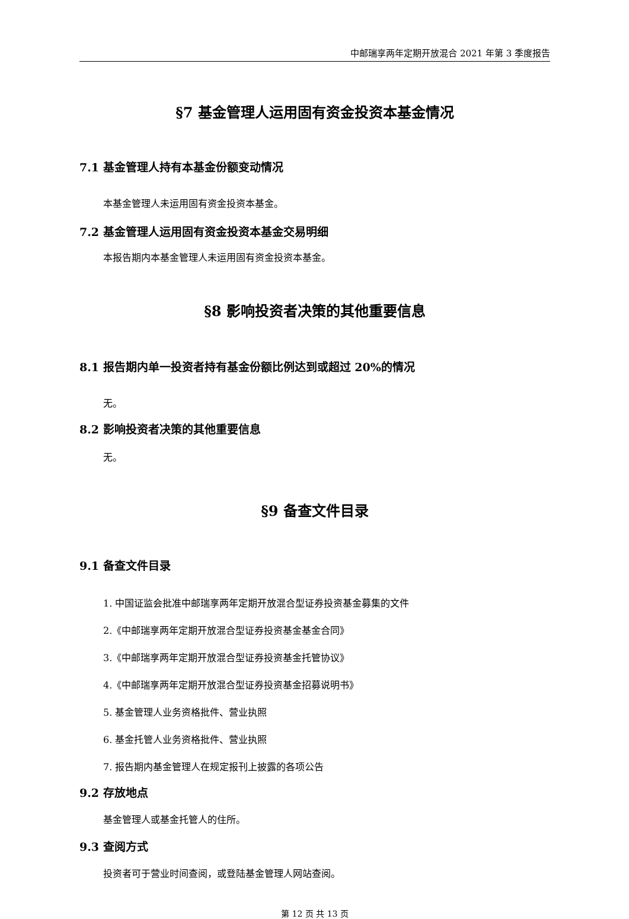中邮瑞享两年定期开放混合 2021 年第 3 季度报告
§7 基金管理人运用固有资金投资本基金情况
7.1 基金管理人持有本基金份额变动情况
本基金管理人未运用固有资金投资本基金。
7.2 基金管理人运用固有资金投资本基金交易明细
本报告期内本基金管理人未运用固有资金投资本基金。
§8 影响投资者决策的其他重要信息
8.1 报告期内单一投资者持有基金份额比例达到或超过 20%的情况
无。
8.2 影响投资者决策的其他重要信息
无。
§9 备查文件目录
9.1 备查文件目录
1. 中国证监会批准中邮瑞享两年定期开放混合型证券投资基金募集的文件
2.《中邮瑞享两年定期开放混合型证券投资基金基金合同》
3.《中邮瑞享两年定期开放混合型证券投资基金托管协议》
4.《中邮瑞享两年定期开放混合型证券投资基金招募说明书》
5. 基金管理人业务资格批件、营业执照
6. 基金托管人业务资格批件、营业执照
7. 报告期内基金管理人在规定报刊上披露的各项公告
9.2 存放地点
基金管理人或基金托管人的住所。
9.3 查阅方式
投资者可于营业时间查阅，或登陆基金管理人网站查阅。
第 12 页 共 13 页